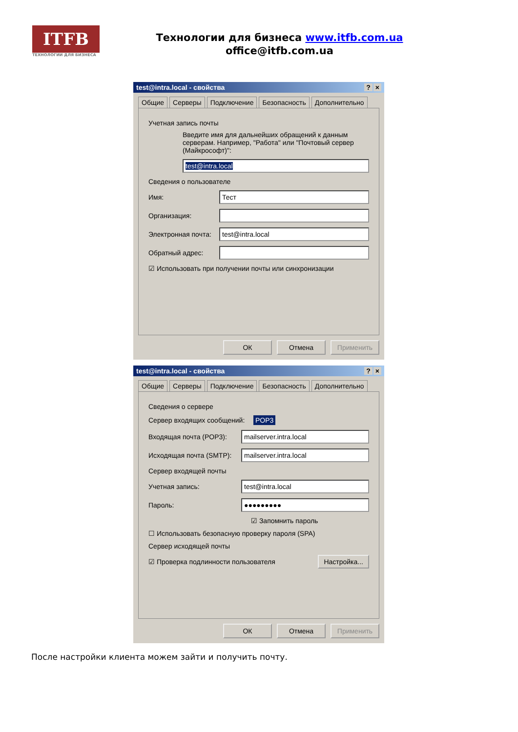ITFB
ТЕХНОЛОГИИ ДЛЯ БИЗНЕСА
Технологии для бизнеса www.itfb.com.ua
office@itfb.com.ua
test@intra.local - свойства? ×
Общие Серверы Подключение Безопасность Дополнительно
Учетная запись почты
Введите имя для дальнейших обращений к данным серверам. Например, "Работа" или "Почтовый сервер (Майкрософт)":
test@intra.local
Сведения о пользователе
Имя:
Тест
Организация:
Электронная почта:
test@intra.local
Обратный адрес:
☑ Использовать при получении почты или синхронизации
ОК Отмена Применить
test@intra.local - свойства? ×
Общие Серверы Подключение Безопасность Дополнительно
Сведения о сервере
Сервер входящих сообщений: POP3
Входящая почта (POP3):
mailserver.intra.local
Исходящая почта (SMTP):
mailserver.intra.local
Сервер входящей почты
Учетная запись:
test@intra.local
Пароль:
●●●●●●●●●
☑ Запомнить пароль
☐ Использовать безопасную проверку пароля (SPA)
Сервер исходящей почты
☑ Проверка подлинности пользователя Настройка...
ОК Отмена Применить
После настройки клиента можем зайти и получить почту.